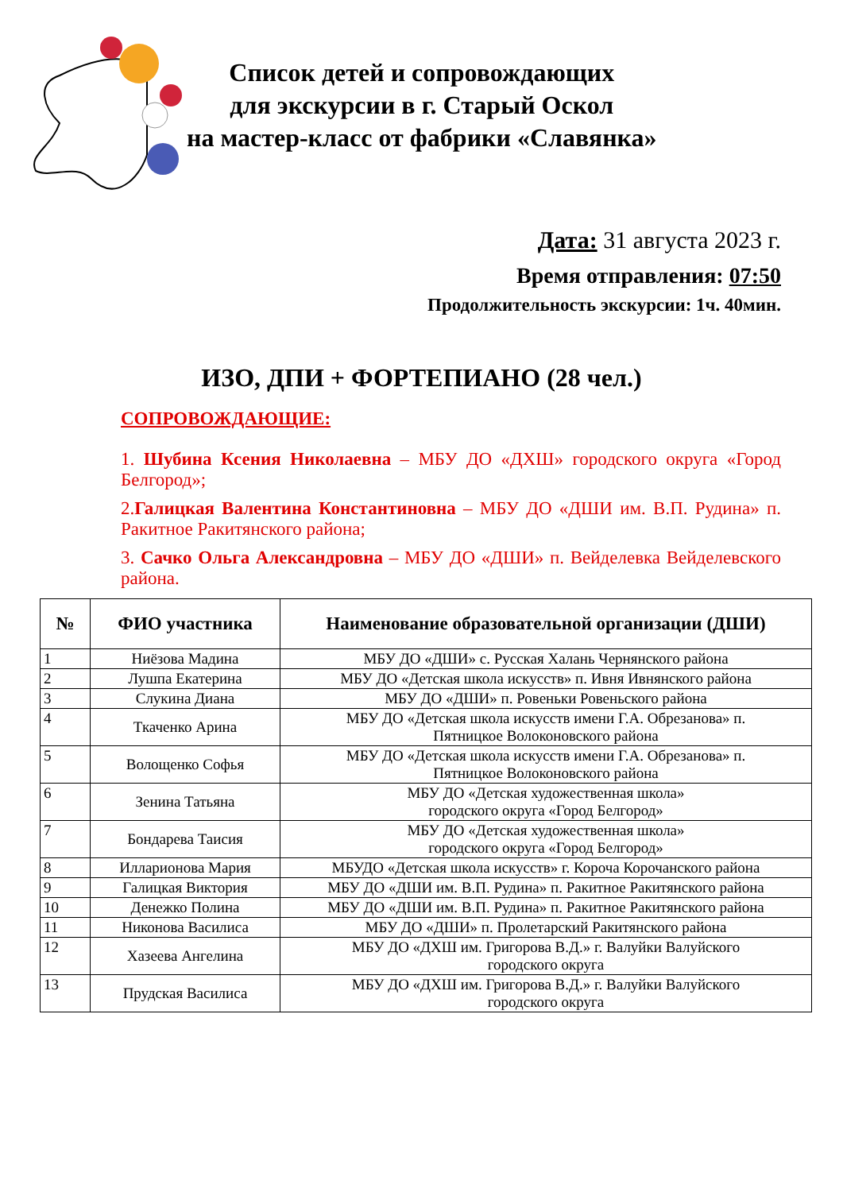Список детей и сопровождающих
для экскурсии в г. Старый Оскол
на мастер-класс от фабрики «Славянка»
Дата: 31 августа 2023 г.
Время отправления: 07:50
Продолжительность экскурсии: 1ч. 40мин.
ИЗО, ДПИ + ФОРТЕПИАНО (28 чел.)
СОПРОВОЖДАЮЩИЕ:
1. Шубина Ксения Николаевна – МБУ ДО «ДХШ» городского округа «Город Белгород»;
2.Галицкая Валентина Константиновна – МБУ ДО «ДШИ им. В.П. Рудина» п. Ракитное Ракитянского района;
3. Сачко Ольга Александровна – МБУ ДО «ДШИ» п. Вейделевка Вейделевского района.
| № | ФИО участника | Наименование образовательной организации (ДШИ) |
| --- | --- | --- |
| 1 | Ниёзова Мадина | МБУ ДО «ДШИ» с. Русская Халань Чернянского района |
| 2 | Лушпа Екатерина | МБУ ДО «Детская школа искусств» п. Ивня Ивнянского района |
| 3 | Слукина Диана | МБУ ДО «ДШИ» п. Ровеньки Ровеньского района |
| 4 | Ткаченко Арина | МБУ ДО «Детская школа искусств имени Г.А. Обрезанова» п. Пятницкое Волоконовского района |
| 5 | Волощенко Софья | МБУ ДО «Детская школа искусств имени Г.А. Обрезанова» п. Пятницкое Волоконовского района |
| 6 | Зенина Татьяна | МБУ ДО «Детская художественная школа» городского округа «Город Белгород» |
| 7 | Бондарева Таисия | МБУ ДО «Детская художественная школа» городского округа «Город Белгород» |
| 8 | Илларионова Мария | МБУДО «Детская школа искусств» г. Короча Корочанского района |
| 9 | Галицкая Виктория | МБУ ДО «ДШИ им. В.П. Рудина» п. Ракитное Ракитянского района |
| 10 | Денежко Полина | МБУ ДО «ДШИ им. В.П. Рудина» п. Ракитное Ракитянского района |
| 11 | Никонова Василиса | МБУ ДО «ДШИ» п. Пролетарский Ракитянского района |
| 12 | Хазеева Ангелина | МБУ ДО «ДХШ им. Григорова В.Д.» г. Валуйки Валуйского городского округа |
| 13 | Прудская Василиса | МБУ ДО «ДХШ им. Григорова В.Д.» г. Валуйки Валуйского городского округа |